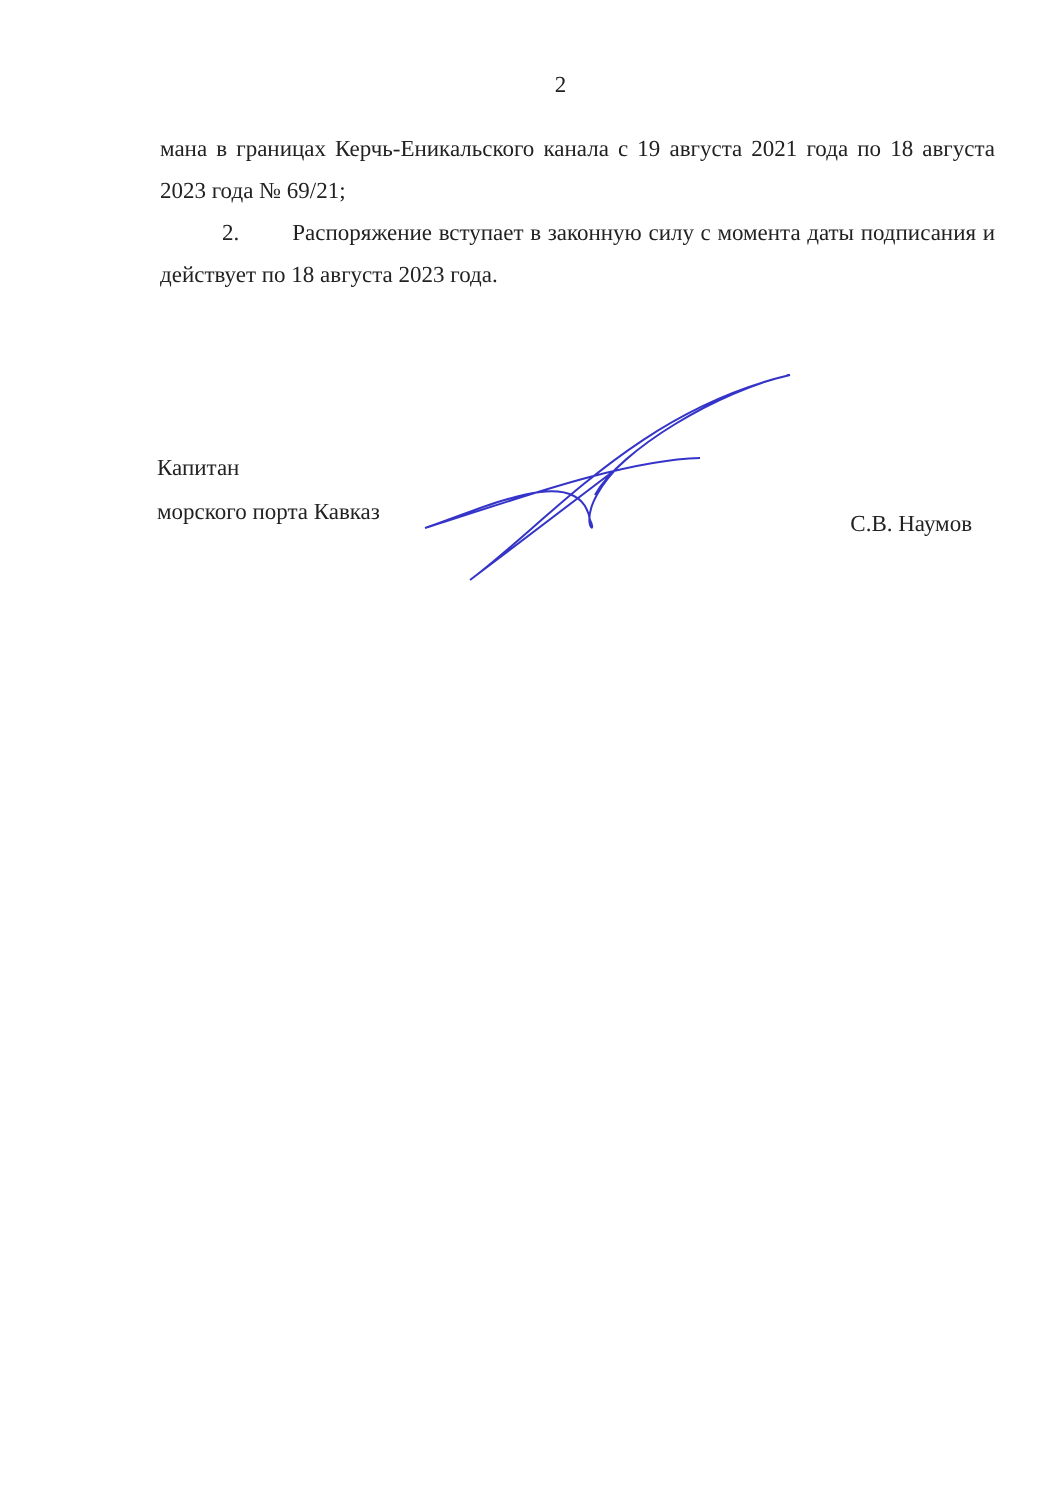2
мана в границах Керчь-Еникальского канала с 19 августа 2021 года по 18 августа 2023 года № 69/21;
2. Распоряжение вступает в законную силу с момента даты подписания и действует по 18 августа 2023 года.
Капитан
морского порта Кавказ
С.В. Наумов